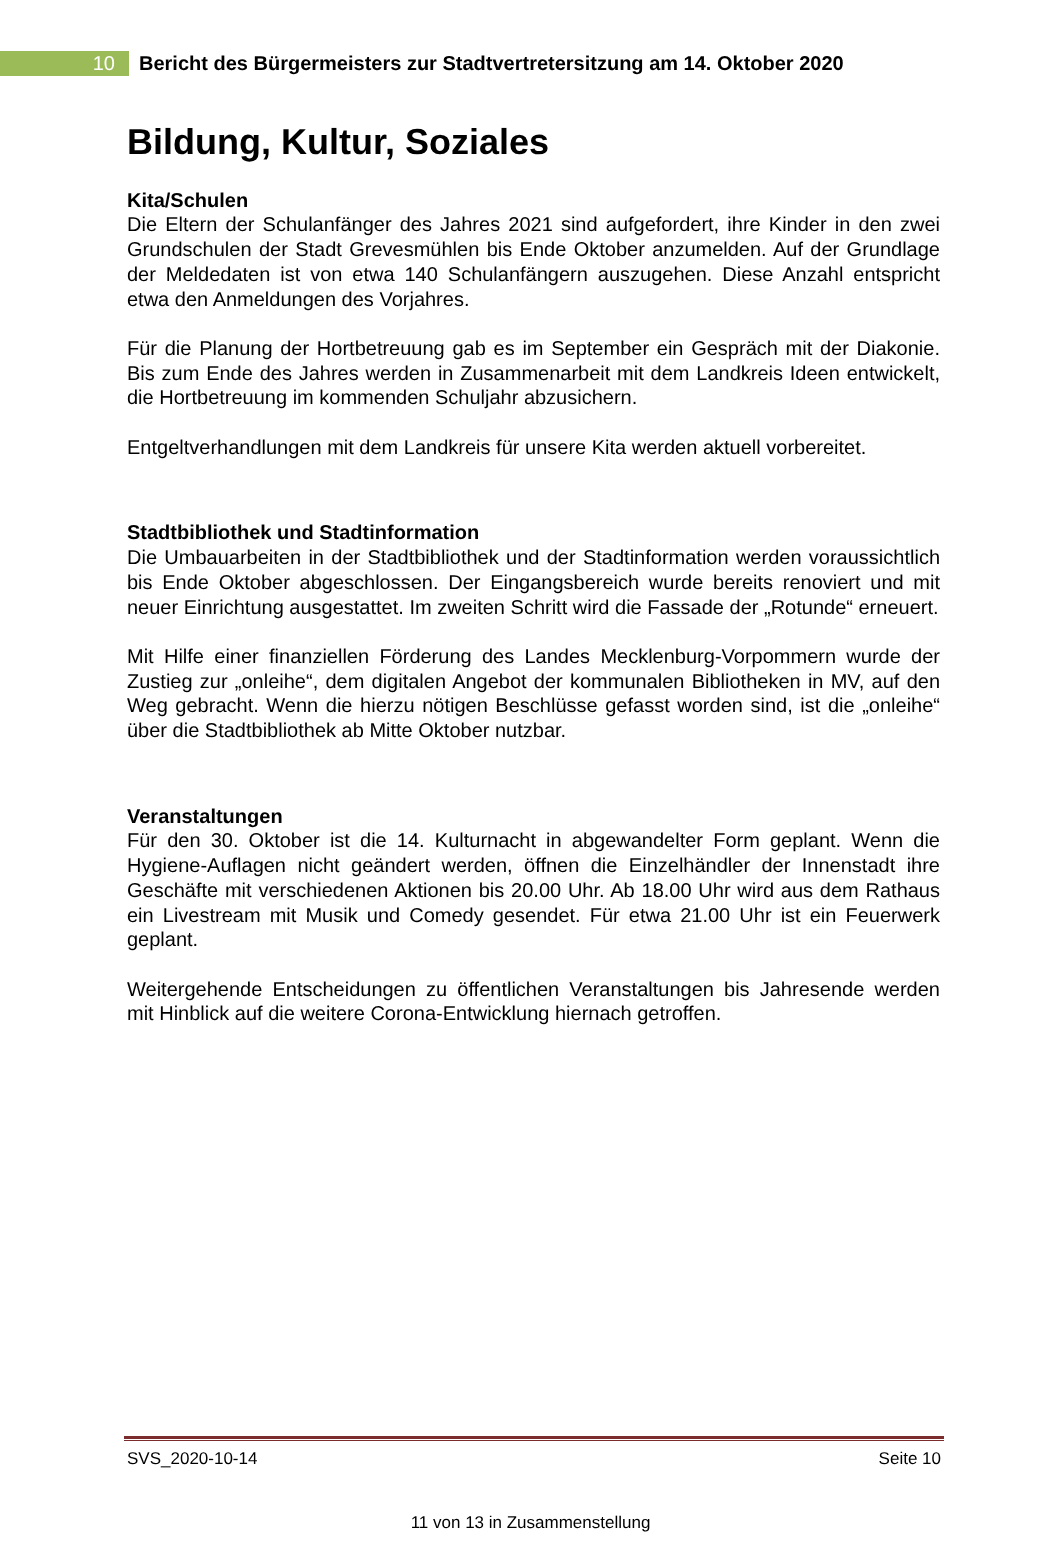10
Bericht des Bürgermeisters zur Stadtvertretersitzung am 14. Oktober 2020
Bildung, Kultur, Soziales
Kita/Schulen
Die Eltern der Schulanfänger des Jahres 2021 sind aufgefordert, ihre Kinder in den zwei Grundschulen der Stadt Grevesmühlen bis Ende Oktober anzumelden. Auf der Grundlage der Meldedaten ist von etwa 140 Schulanfängern auszugehen. Diese Anzahl entspricht etwa den Anmeldungen des Vorjahres.
Für die Planung der Hortbetreuung gab es im September ein Gespräch mit der Diakonie. Bis zum Ende des Jahres werden in Zusammenarbeit mit dem Landkreis Ideen entwickelt, die Hortbetreuung im kommenden Schuljahr abzusichern.
Entgeltverhandlungen mit dem Landkreis für unsere Kita werden aktuell vorbereitet.
Stadtbibliothek und Stadtinformation
Die Umbauarbeiten in der Stadtbibliothek und der Stadtinformation werden voraussichtlich bis Ende Oktober abgeschlossen. Der Eingangsbereich wurde bereits renoviert und mit neuer Einrichtung ausgestattet. Im zweiten Schritt wird die Fassade der „Rotunde“ erneuert.
Mit Hilfe einer finanziellen Förderung des Landes Mecklenburg-Vorpommern wurde der Zustieg zur „onleihe“, dem digitalen Angebot der kommunalen Bibliotheken in MV, auf den Weg gebracht. Wenn die hierzu nötigen Beschlüsse gefasst worden sind, ist die „onleihe“ über die Stadtbibliothek ab Mitte Oktober nutzbar.
Veranstaltungen
Für den 30. Oktober ist die 14. Kulturnacht in abgewandelter Form geplant. Wenn die Hygiene-Auflagen nicht geändert werden, öffnen die Einzelhändler der Innenstadt ihre Geschäfte mit verschiedenen Aktionen bis 20.00 Uhr. Ab 18.00 Uhr wird aus dem Rathaus ein Livestream mit Musik und Comedy gesendet. Für etwa 21.00 Uhr ist ein Feuerwerk geplant.
Weitergehende Entscheidungen zu öffentlichen Veranstaltungen bis Jahresende werden mit Hinblick auf die weitere Corona-Entwicklung hiernach getroffen.
SVS_2020-10-14 Seite 10
11 von 13 in Zusammenstellung